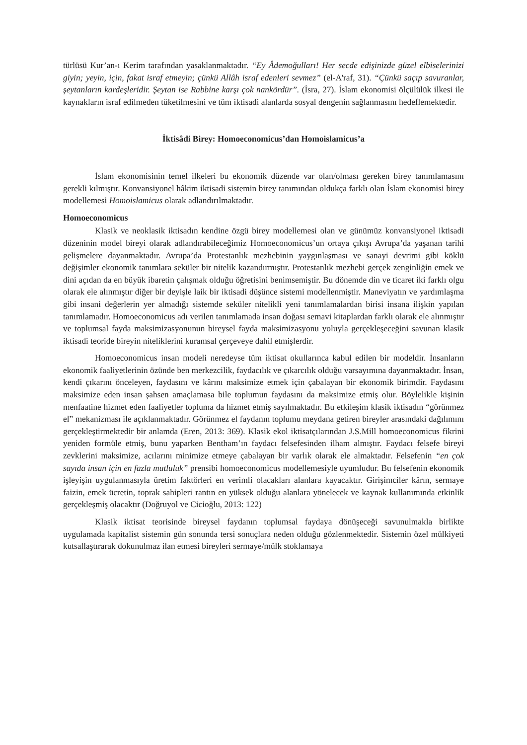türlüsü Kur’an-ı Kerim tarafından yasaklanmaktadır. “Ey Âdemoğulları! Her secde edişinizde güzel elbiselerinizi giyin; yeyin, için, fakat israf etmeyin; çünkü Allâh israf edenleri sevmez” (el-A'raf, 31). “Çünkü saçıp savuranlar, şeytanların kardeşleridir. Şeytan ise Rabbine karşı çok nankördür”. (İsra, 27). İslam ekonomisi ölçülülük ilkesi ile kaynakların israf edilmeden tüketilmesini ve tüm iktisadi alanlarda sosyal dengenin sağlanmasını hedeflemektedir.
İktisâdi Birey: Homoeconomicus’dan Homoislamicus’a
İslam ekonomisinin temel ilkeleri bu ekonomik düzende var olan/olması gereken birey tanımlamasını gerekli kılmıştır. Konvansiyonel hâkim iktisadi sistemin birey tanımından oldukça farklı olan İslam ekonomisi birey modellemesi Homoislamicus olarak adlandırılmaktadır.
Homoeconomicus
Klasik ve neoklasik iktisadın kendine özgü birey modellemesi olan ve günümüz konvansiyonel iktisadi düzeninin model bireyi olarak adlandırabileceğimiz Homoeconomicus’un ortaya çıkışı Avrupa’da yaşanan tarihi gelişmelere dayanmaktadır. Avrupa’da Protestanlık mezhebinin yaygınlaşması ve sanayi devrimi gibi köklü değişimler ekonomik tanımlara seküler bir nitelik kazandırmıştır. Protestanlık mezhebi gerçek zenginliğin emek ve dini açıdan da en büyük ibaretin çalışmak olduğu öğretisini benimsemiştir. Bu dönemde din ve ticaret iki farklı olgu olarak ele alınmıştır diğer bir deyişle laik bir iktisadi düşünce sistemi modellenmiştir. Maneviyatın ve yardımlaşma gibi insani değerlerin yer almadığı sistemde seküler nitelikli yeni tanımlamalardan birisi insana ilişkin yapılan tanımlamadır. Homoeconomicus adı verilen tanımlamada insan doğası semavi kitaplardan farklı olarak ele alınmıştır ve toplumsal fayda maksimizasyonunun bireysel fayda maksimizasyonu yoluyla gerçekleşeceğini savunan klasik iktisadi teoride bireyin niteliklerini kuramsal çerçeveye dahil etmişlerdir.
Homoeconomicus insan modeli neredeyse tüm iktisat okullarınca kabul edilen bir modeldir. İnsanların ekonomik faaliyetlerinin özünde ben merkezcilik, faydacılık ve çıkarcılık olduğu varsayımına dayanmaktadır. İnsan, kendi çıkarını önceleyen, faydasını ve kârını maksimize etmek için çabalayan bir ekonomik birimdir. Faydasını maksimize eden insan şahsen amaçlamasa bile toplumun faydasını da maksimize etmiş olur. Böylelikle kişinin menfaatine hizmet eden faaliyetler topluma da hizmet etmiş sayılmaktadır. Bu etkileşim klasik iktisadın “görünmez el” mekanizması ile açıklanmaktadır. Görünmez el faydanın toplumu meydana getiren bireyler arasındaki dağılımını gerçekleştirmektedir bir anlamda (Eren, 2013: 369). Klasik ekol iktisatçılarından J.S.Mill homoeconomicus fikrini yeniden formüle etmiş, bunu yaparken Bentham’ın faydacı felsefesinden ilham almıştır. Faydacı felsefe bireyi zevklerini maksimize, acılarını minimize etmeye çabalayan bir varlık olarak ele almaktadır. Felsefenin “en çok sayıda insan için en fazla mutluluk” prensibi homoeconomicus modellemesiyle uyumludur. Bu felsefenin ekonomik işleyişin uygulanmasıyla üretim faktörleri en verimli olacakları alanlara kayacaktır. Girişimciler kârın, sermaye faizin, emek ücretin, toprak sahipleri rantın en yüksek olduğu alanlara yönelecek ve kaynak kullanımında etkinlik gerçekleşmiş olacaktır (Doğruyol ve Cicioğlu, 2013: 122)
Klasik iktisat teorisinde bireysel faydanın toplumsal faydaya dönüşeceği savunulmakla birlikte uygulamada kapitalist sistemin gün sonunda tersi sonuçlara neden olduğu gözlenmektedir. Sistemin özel mülkiyeti kutsallaştırarak dokunulmaz ilan etmesi bireyleri sermaye/mülk stoklamaya